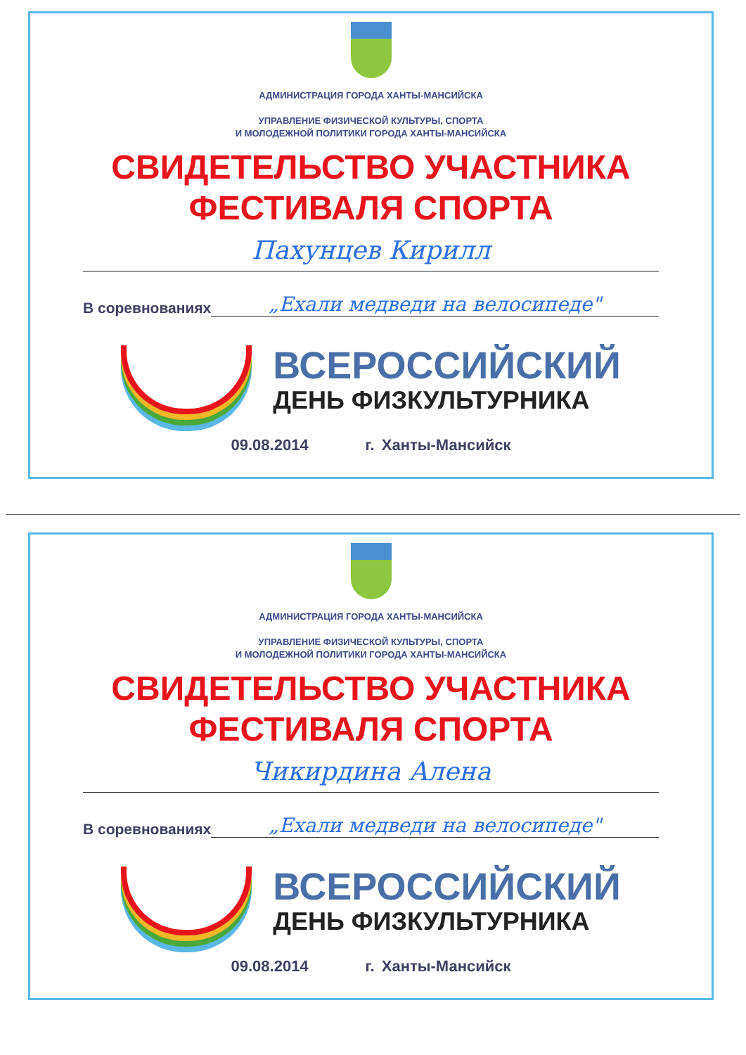АДМИНИСТРАЦИЯ ГОРОДА ХАНТЫ-МАНСИЙСКА
УПРАВЛЕНИЕ ФИЗИЧЕСКОЙ КУЛЬТУРЫ, СПОРТА
И МОЛОДЕЖНОЙ ПОЛИТИКИ ГОРОДА ХАНТЫ-МАНСИЙСКА
СВИДЕТЕЛЬСТВО УЧАСТНИКА
ФЕСТИВАЛЯ СПОРТА
Пахунцев Кирилл
В соревнованиях
„Ехали медведи на велосипеде"
ВСЕРОССИЙСКИЙ
ДЕНЬ ФИЗКУЛЬТУРНИКА
09.08.2014 г. Ханты-Мансийск
АДМИНИСТРАЦИЯ ГОРОДА ХАНТЫ-МАНСИЙСКА
УПРАВЛЕНИЕ ФИЗИЧЕСКОЙ КУЛЬТУРЫ, СПОРТА
И МОЛОДЕЖНОЙ ПОЛИТИКИ ГОРОДА ХАНТЫ-МАНСИЙСКА
СВИДЕТЕЛЬСТВО УЧАСТНИКА
ФЕСТИВАЛЯ СПОРТА
Чикирдина Алена
В соревнованиях
„Ехали медведи на велосипеде"
ВСЕРОССИЙСКИЙ
ДЕНЬ ФИЗКУЛЬТУРНИКА
09.08.2014 г. Ханты-Мансийск